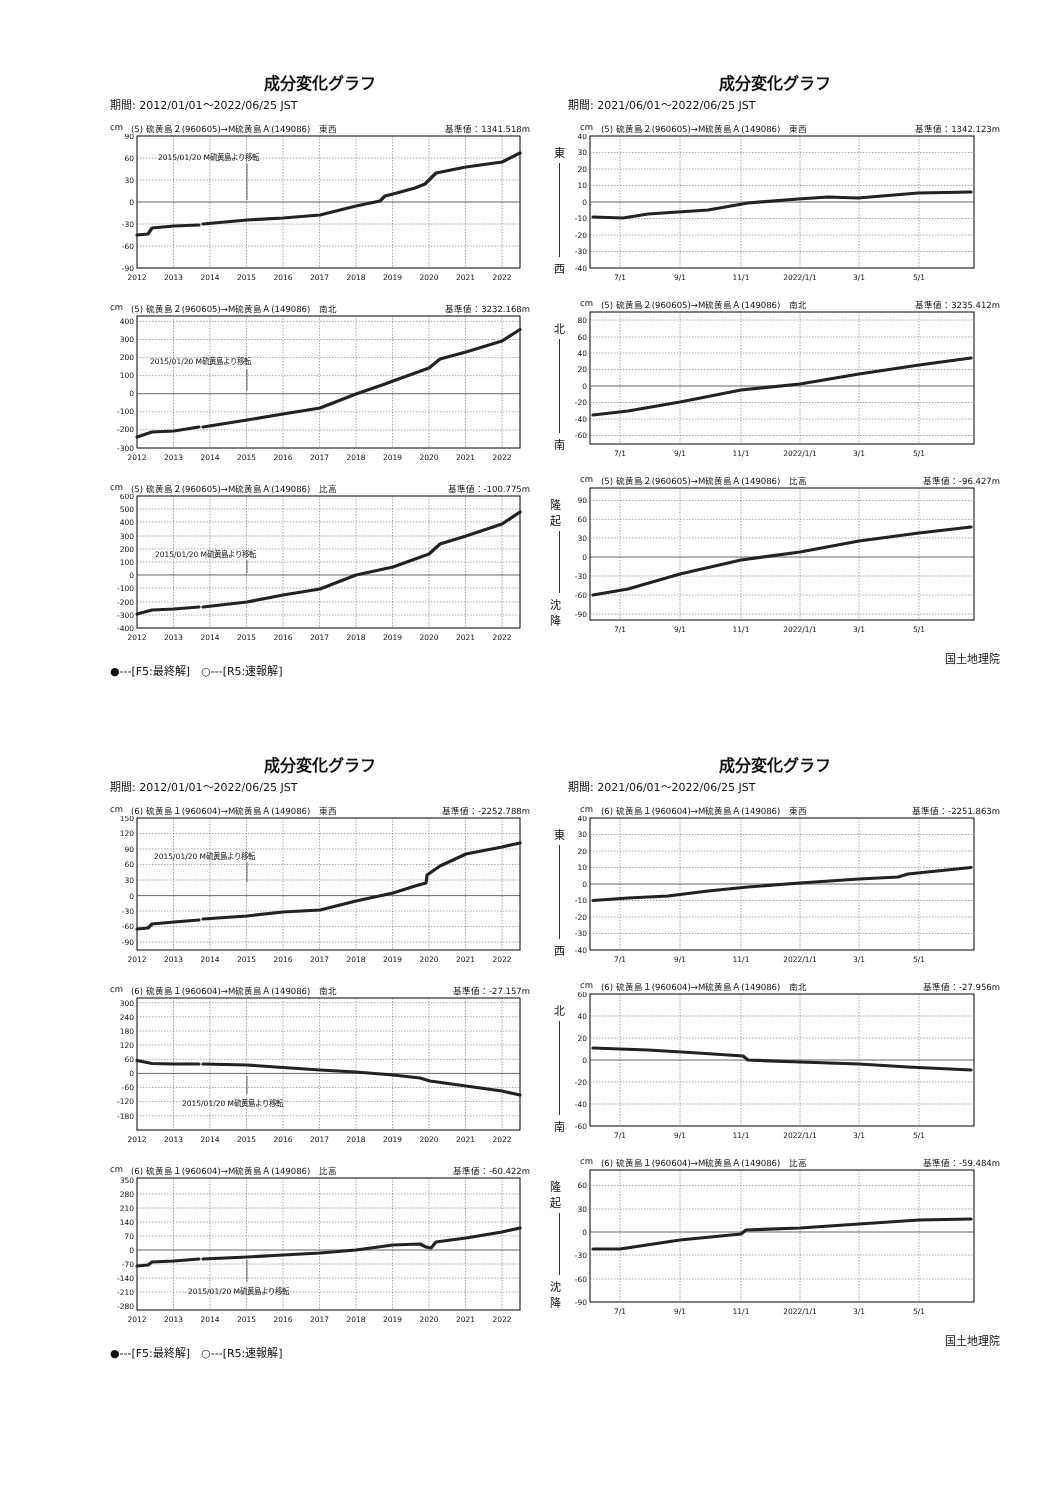成分変化グラフ
期間: 2012/01/01～2022/06/25 JST
cm (5) 硫黄島２(960605)→M硫黄島Ａ(149086)　東西 基準値：1341.518m
90
60
30
0
-30
-60
-90
2015/01/20 M硫黄島より移転
2012
2013
2014
2015
2016
2017
2018
2019
2020
2021
2022
cm (5) 硫黄島２(960605)→M硫黄島Ａ(149086)　南北 基準値：3232.168m
400
300
200
100
0
-100
-200
-300
2015/01/20 M硫黄島より移転
2012
2013
2014
2015
2016
2017
2018
2019
2020
2021
2022
cm (5) 硫黄島２(960605)→M硫黄島Ａ(149086)　比高 基準値：-100.775m
600
500
400
300
200
100
0
-100
-200
-300
-400
2015/01/20 M硫黄島より移転
2012
2013
2014
2015
2016
2017
2018
2019
2020
2021
2022
●---[F5:最終解]　○---[R5:速報解]
成分変化グラフ
期間: 2021/06/01～2022/06/25 JST
cm (5) 硫黄島２(960605)→M硫黄島Ａ(149086)　東西 基準値：1342.123m
東
西
40
30
20
10
0
-10
-20
-30
-40
7/1
9/1
11/1
2022/1/1
3/1
5/1
cm (5) 硫黄島２(960605)→M硫黄島Ａ(149086)　南北 基準値：3235.412m
北
南
80
60
40
20
0
-20
-40
-60
7/1
9/1
11/1
2022/1/1
3/1
5/1
cm (5) 硫黄島２(960605)→M硫黄島Ａ(149086)　比高 基準値：-96.427m
隆起
沈降
90
60
30
0
-30
-60
-90
7/1
9/1
11/1
2022/1/1
3/1
5/1
国土地理院
成分変化グラフ
期間: 2012/01/01～2022/06/25 JST
cm (6) 硫黄島１(960604)→M硫黄島Ａ(149086)　東西 基準値：-2252.788m
150
120
90
60
30
0
-30
-60
-90
2015/01/20 M硫黄島より移転
2012
2013
2014
2015
2016
2017
2018
2019
2020
2021
2022
cm (6) 硫黄島１(960604)→M硫黄島Ａ(149086)　南北 基準値：-27.157m
300
240
180
120
60
0
-60
-120
-180
2015/01/20 M硫黄島より移転
2012
2013
2014
2015
2016
2017
2018
2019
2020
2021
2022
cm (6) 硫黄島１(960604)→M硫黄島Ａ(149086)　比高 基準値：-60.422m
350
280
210
140
70
0
-70
-140
-210
-280
2015/01/20 M硫黄島より移転
2012
2013
2014
2015
2016
2017
2018
2019
2020
2021
2022
●---[F5:最終解]　○---[R5:速報解]
成分変化グラフ
期間: 2021/06/01～2022/06/25 JST
cm (6) 硫黄島１(960604)→M硫黄島Ａ(149086)　東西 基準値：-2251.863m
東
西
40
30
20
10
0
-10
-20
-30
-40
7/1
9/1
11/1
2022/1/1
3/1
5/1
cm (6) 硫黄島１(960604)→M硫黄島Ａ(149086)　南北 基準値：-27.956m
北
南
60
40
20
0
-20
-40
-60
7/1
9/1
11/1
2022/1/1
3/1
5/1
cm (6) 硫黄島１(960604)→M硫黄島Ａ(149086)　比高 基準値：-59.484m
隆起
沈降
60
30
0
-30
-60
-90
7/1
9/1
11/1
2022/1/1
3/1
5/1
国土地理院